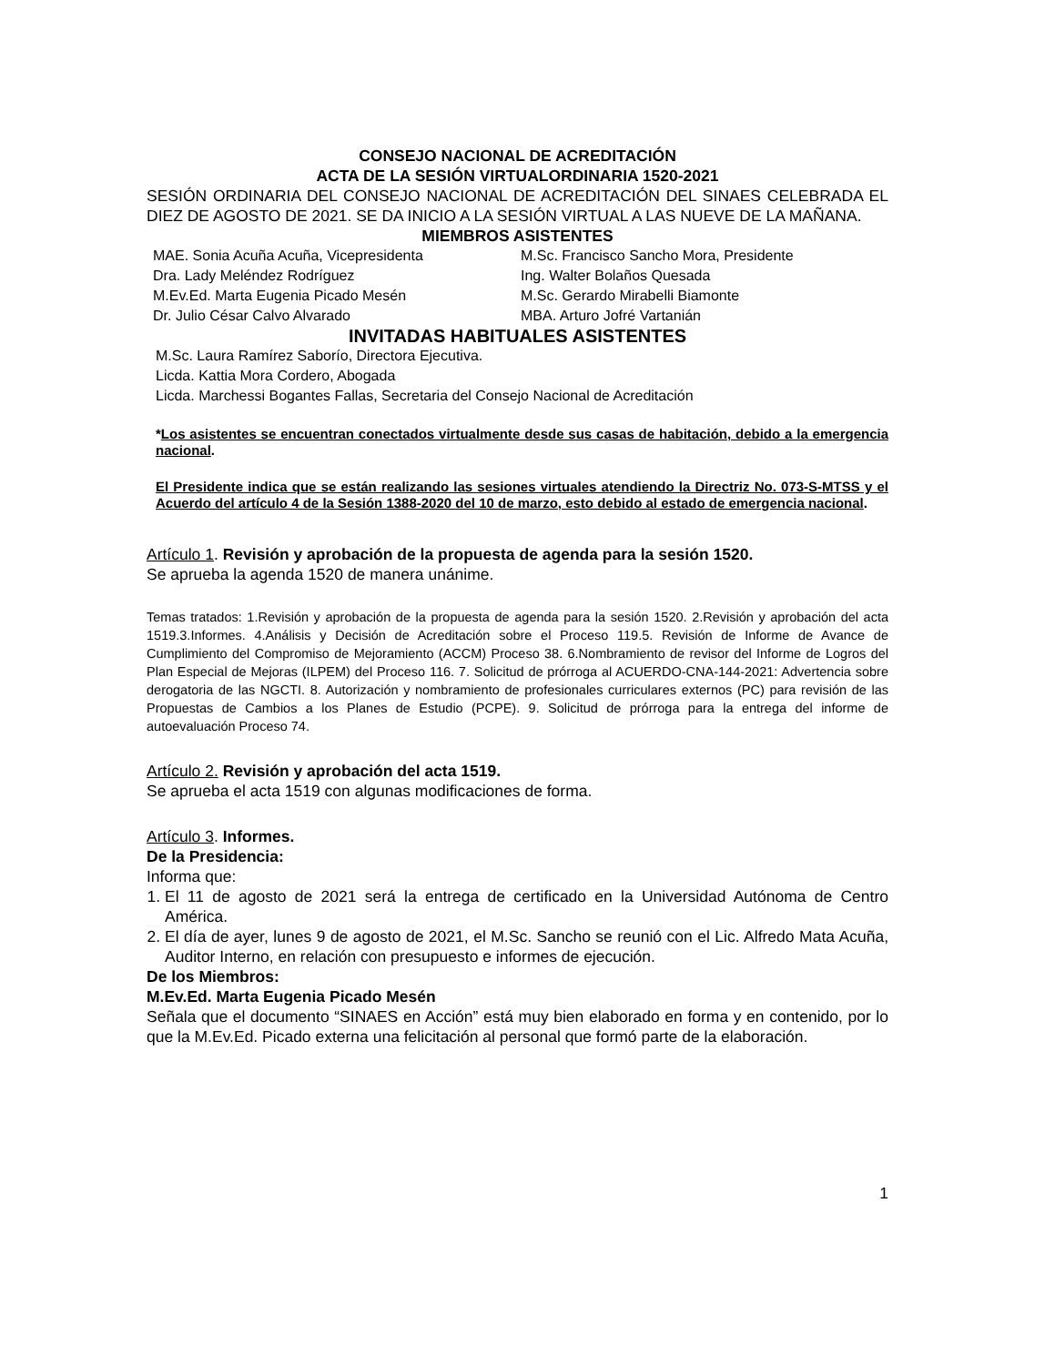CONSEJO NACIONAL DE ACREDITACIÓN
ACTA DE LA SESIÓN VIRTUALORDINARIA 1520-2021
SESIÓN ORDINARIA DEL CONSEJO NACIONAL DE ACREDITACIÓN DEL SINAES CELEBRADA EL DIEZ DE AGOSTO DE 2021. SE DA INICIO A LA SESIÓN VIRTUAL A LAS NUEVE DE LA MAÑANA.
MIEMBROS ASISTENTES
MAE. Sonia Acuña Acuña, Vicepresidenta
Dra. Lady Meléndez Rodríguez
M.Ev.Ed. Marta Eugenia Picado Mesén
Dr. Julio César Calvo Alvarado
M.Sc. Francisco Sancho Mora, Presidente
Ing. Walter Bolaños Quesada
M.Sc. Gerardo Mirabelli Biamonte
MBA. Arturo Jofré Vartanián
INVITADAS HABITUALES ASISTENTES
M.Sc. Laura Ramírez Saborío, Directora Ejecutiva.
Licda. Kattia Mora Cordero, Abogada
Licda. Marchessi Bogantes Fallas, Secretaria del Consejo Nacional de Acreditación
*Los asistentes se encuentran conectados virtualmente desde sus casas de habitación, debido a la emergencia nacional.
El Presidente indica que se están realizando las sesiones virtuales atendiendo la Directriz No. 073-S-MTSS y el Acuerdo del artículo 4 de la Sesión 1388-2020 del 10 de marzo, esto debido al estado de emergencia nacional.
Artículo 1. Revisión y aprobación de la propuesta de agenda para la sesión 1520.
Se aprueba la agenda 1520 de manera unánime.
Temas tratados: 1.Revisión y aprobación de la propuesta de agenda para la sesión 1520. 2.Revisión y aprobación del acta 1519.3.Informes. 4.Análisis y Decisión de Acreditación sobre el Proceso 119.5. Revisión de Informe de Avance de Cumplimiento del Compromiso de Mejoramiento (ACCM) Proceso 38. 6.Nombramiento de revisor del Informe de Logros del Plan Especial de Mejoras (ILPEM) del Proceso 116. 7. Solicitud de prórroga al ACUERDO-CNA-144-2021: Advertencia sobre derogatoria de las NGCTI. 8. Autorización y nombramiento de profesionales curriculares externos (PC) para revisión de las Propuestas de Cambios a los Planes de Estudio (PCPE). 9. Solicitud de prórroga para la entrega del informe de autoevaluación Proceso 74.
Artículo 2. Revisión y aprobación del acta 1519.
Se aprueba el acta 1519 con algunas modificaciones de forma.
Artículo 3. Informes.
De la Presidencia:
Informa que:
1. El 11 de agosto de 2021 será la entrega de certificado en la Universidad Autónoma de Centro América.
2. El día de ayer, lunes 9 de agosto de 2021, el M.Sc. Sancho se reunió con el Lic. Alfredo Mata Acuña, Auditor Interno, en relación con presupuesto e informes de ejecución.
De los Miembros:
M.Ev.Ed. Marta Eugenia Picado Mesén
Señala que el documento “SINAES en Acción” está muy bien elaborado en forma y en contenido, por lo que la M.Ev.Ed. Picado externa una felicitación al personal que formó parte de la elaboración.
1